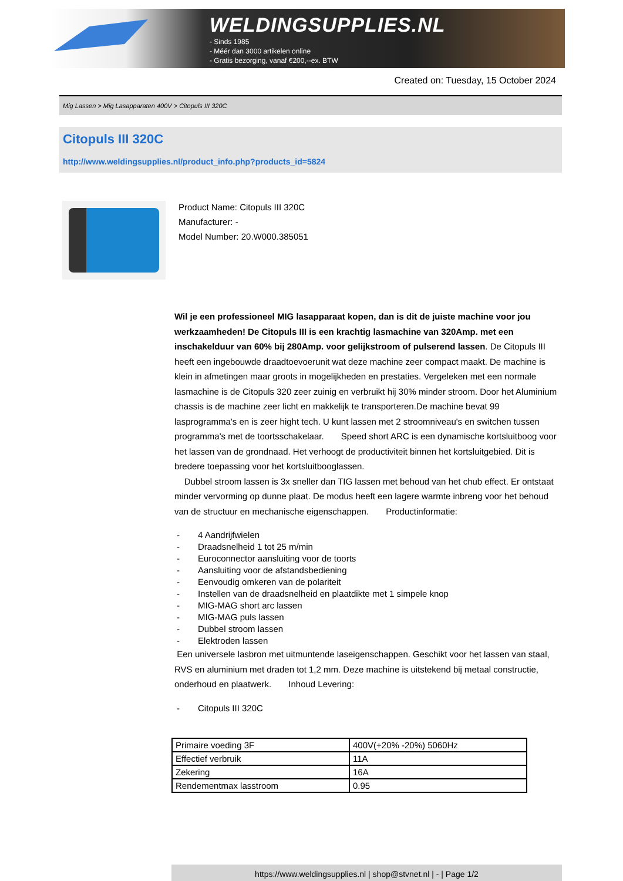WELDINGSUPPLIES.NL
- Sinds 1985
- Méér dan 3000 artikelen online
- Gratis bezorging, vanaf €200,--ex. BTW
Created on: Tuesday, 15 October 2024
Mig Lassen > Mig Lasapparaten 400V > Citopuls III 320C
Citopuls III 320C
http://www.weldingsupplies.nl/product_info.php?products_id=5824
Product Name: Citopuls III 320C
Manufacturer: -
Model Number: 20.W000.385051
Wil je een professioneel MIG lasapparaat kopen, dan is dit de juiste machine voor jou werkzaamheden! De Citopuls III is een krachtig lasmachine van 320Amp. met een inschakelduur van 60% bij 280Amp. voor gelijkstroom of pulserend lassen. De Citopuls III heeft een ingebouwde draadtoevoerunit wat deze machine zeer compact maakt. De machine is klein in afmetingen maar groots in mogelijkheden en prestaties. Vergeleken met een normale lasmachine is de Citopuls 320 zeer zuinig en verbruikt hij 30% minder stroom. Door het Aluminium chassis is de machine zeer licht en makkelijk te transporteren.De machine bevat 99 lasprogramma's en is zeer hight tech. U kunt lassen met 2 stroomniveau's en switchen tussen programma's met de toortsschakelaar. Speed short ARC is een dynamische kortsluitboog voor het lassen van de grondnaad. Het verhoogt de productiviteit binnen het kortsluitgebied. Dit is bredere toepassing voor het kortsluitbooglassen.
Dubbel stroom lassen is 3x sneller dan TIG lassen met behoud van het chub effect. Er ontstaat minder vervorming op dunne plaat. De modus heeft een lagere warmte inbreng voor het behoud van de structuur en mechanische eigenschappen. Productinformatie:
- 4 Aandrijfwielen
- Draadsnelheid 1 tot 25 m/min
- Euroconnector aansluiting voor de toorts
- Aansluiting voor de afstandsbediening
- Eenvoudig omkeren van de polariteit
- Instellen van de draadsnelheid en plaatdikte met 1 simpele knop
- MIG-MAG short arc lassen
- MIG-MAG puls lassen
- Dubbel stroom lassen
- Elektroden lassen
Een universele lasbron met uitmuntende laseigenschappen. Geschikt voor het lassen van staal, RVS en aluminium met draden tot 1,2 mm. Deze machine is uitstekend bij metaal constructie, onderhoud en plaatwerk. Inhoud Levering:
- Citopuls III 320C
| Primaire voeding 3F | 400V(+20% -20%) 5060Hz |
| Effectief verbruik | 11A |
| Zekering | 16A |
| Rendementmax lasstroom | 0.95 |
https://www.weldingsupplies.nl | shop@stvnet.nl | - | Page 1/2